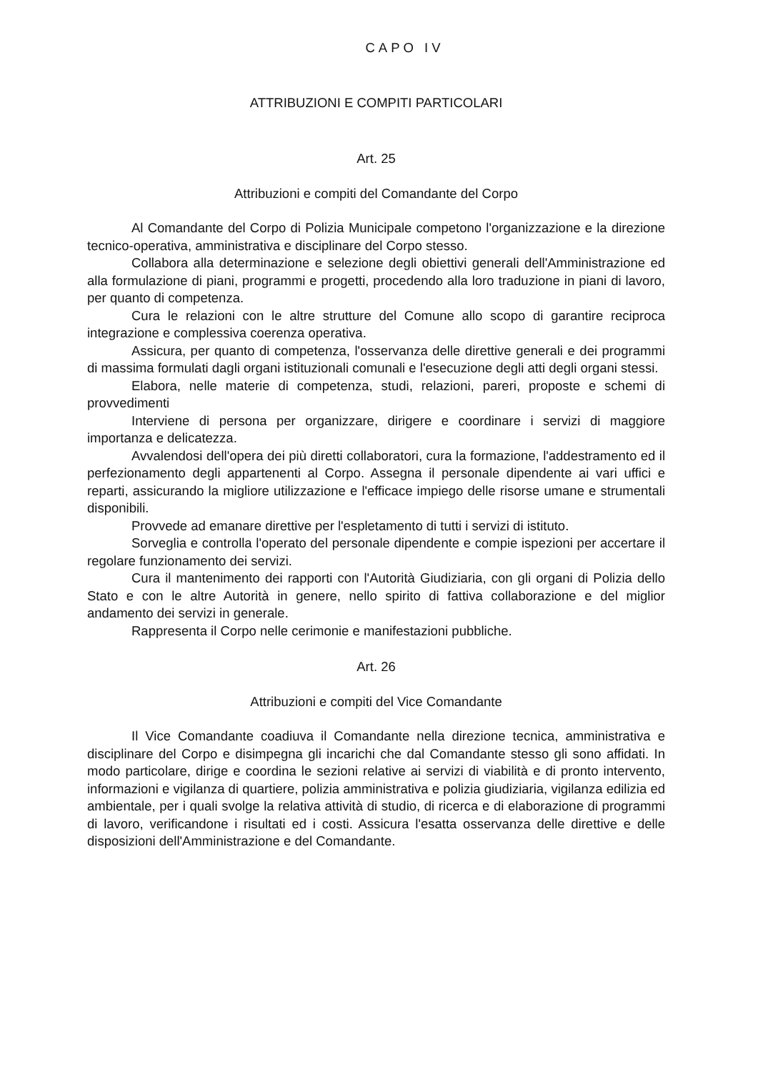CAPO IV
ATTRIBUZIONI E COMPITI PARTICOLARI
Art. 25
Attribuzioni e compiti del Comandante del Corpo
Al Comandante del Corpo di Polizia Municipale competono l'organizzazione e la direzione tecnico-operativa, amministrativa e disciplinare del Corpo stesso.
Collabora alla determinazione e selezione degli obiettivi generali dell'Amministrazione ed alla formulazione di piani, programmi e progetti, procedendo alla loro traduzione in piani di lavoro, per quanto di competenza.
Cura le relazioni con le altre strutture del Comune allo scopo di garantire reciproca integrazione e complessiva coerenza operativa.
Assicura, per quanto di competenza, l'osservanza delle direttive generali e dei programmi di massima formulati dagli organi istituzionali comunali e l'esecuzione degli atti degli organi stessi.
Elabora, nelle materie di competenza, studi, relazioni, pareri, proposte e schemi di provvedimenti
Interviene di persona per organizzare, dirigere e coordinare i servizi di maggiore importanza e delicatezza.
Avvalendosi dell'opera dei più diretti collaboratori, cura la formazione, l'addestramento ed il perfezionamento degli appartenenti al Corpo. Assegna il personale dipendente ai vari uffici e reparti, assicurando la migliore utilizzazione e l'efficace impiego delle risorse umane e strumentali disponibili.
Provvede ad emanare direttive per l'espletamento di tutti i servizi di istituto.
Sorveglia e controlla l'operato del personale dipendente e compie ispezioni per accertare il regolare funzionamento dei servizi.
Cura il mantenimento dei rapporti con l'Autorità Giudiziaria, con gli organi di Polizia dello Stato e con le altre Autorità in genere, nello spirito di fattiva collaborazione e del miglior andamento dei servizi in generale.
Rappresenta il Corpo nelle cerimonie e manifestazioni pubbliche.
Art. 26
Attribuzioni e compiti del Vice Comandante
Il Vice Comandante coadiuva il Comandante nella direzione tecnica, amministrativa e disciplinare del Corpo e disimpegna gli incarichi che dal Comandante stesso gli sono affidati. In modo particolare, dirige e coordina le sezioni relative ai servizi di viabilità e di pronto intervento, informazioni e vigilanza di quartiere, polizia amministrativa e polizia giudiziaria, vigilanza edilizia ed ambientale, per i quali svolge la relativa attività di studio, di ricerca e di elaborazione di programmi di lavoro, verificandone i risultati ed i costi. Assicura l'esatta osservanza delle direttive e delle disposizioni dell'Amministrazione e del Comandante.